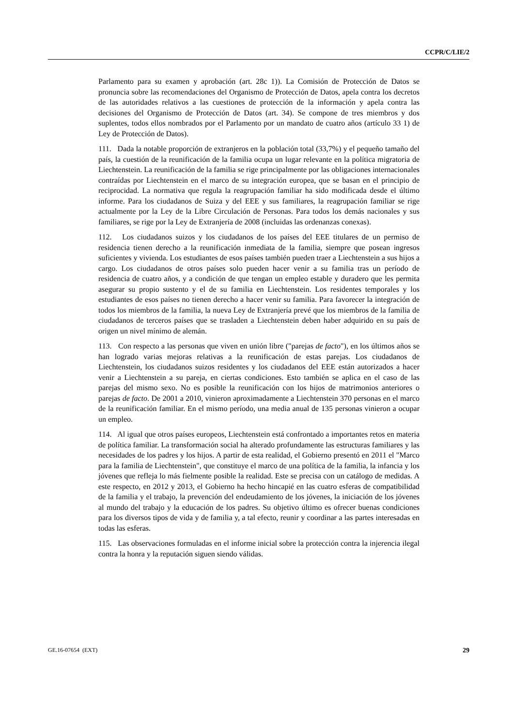CCPR/C/LIE/2
Parlamento para su examen y aprobación (art. 28c 1)). La Comisión de Protección de Datos se pronuncia sobre las recomendaciones del Organismo de Protección de Datos, apela contra los decretos de las autoridades relativos a las cuestiones de protección de la información y apela contra las decisiones del Organismo de Protección de Datos (art. 34). Se compone de tres miembros y dos suplentes, todos ellos nombrados por el Parlamento por un mandato de cuatro años (artículo 33 1) de Ley de Protección de Datos).
111. Dada la notable proporción de extranjeros en la población total (33,7%) y el pequeño tamaño del país, la cuestión de la reunificación de la familia ocupa un lugar relevante en la política migratoria de Liechtenstein. La reunificación de la familia se rige principalmente por las obligaciones internacionales contraídas por Liechtenstein en el marco de su integración europea, que se basan en el principio de reciprocidad. La normativa que regula la reagrupación familiar ha sido modificada desde el último informe. Para los ciudadanos de Suiza y del EEE y sus familiares, la reagrupación familiar se rige actualmente por la Ley de la Libre Circulación de Personas. Para todos los demás nacionales y sus familiares, se rige por la Ley de Extranjería de 2008 (incluidas las ordenanzas conexas).
112. Los ciudadanos suizos y los ciudadanos de los países del EEE titulares de un permiso de residencia tienen derecho a la reunificación inmediata de la familia, siempre que posean ingresos suficientes y vivienda. Los estudiantes de esos países también pueden traer a Liechtenstein a sus hijos a cargo. Los ciudadanos de otros países solo pueden hacer venir a su familia tras un período de residencia de cuatro años, y a condición de que tengan un empleo estable y duradero que les permita asegurar su propio sustento y el de su familia en Liechtenstein. Los residentes temporales y los estudiantes de esos países no tienen derecho a hacer venir su familia. Para favorecer la integración de todos los miembros de la familia, la nueva Ley de Extranjería prevé que los miembros de la familia de ciudadanos de terceros países que se trasladen a Liechtenstein deben haber adquirido en su país de origen un nivel mínimo de alemán.
113. Con respecto a las personas que viven en unión libre ("parejas de facto"), en los últimos años se han logrado varias mejoras relativas a la reunificación de estas parejas. Los ciudadanos de Liechtenstein, los ciudadanos suizos residentes y los ciudadanos del EEE están autorizados a hacer venir a Liechtenstein a su pareja, en ciertas condiciones. Esto también se aplica en el caso de las parejas del mismo sexo. No es posible la reunificación con los hijos de matrimonios anteriores o parejas de facto. De 2001 a 2010, vinieron aproximadamente a Liechtenstein 370 personas en el marco de la reunificación familiar. En el mismo período, una media anual de 135 personas vinieron a ocupar un empleo.
114. Al igual que otros países europeos, Liechtenstein está confrontado a importantes retos en materia de política familiar. La transformación social ha alterado profundamente las estructuras familiares y las necesidades de los padres y los hijos. A partir de esta realidad, el Gobierno presentó en 2011 el "Marco para la familia de Liechtenstein", que constituye el marco de una política de la familia, la infancia y los jóvenes que refleja lo más fielmente posible la realidad. Este se precisa con un catálogo de medidas. A este respecto, en 2012 y 2013, el Gobierno ha hecho hincapié en las cuatro esferas de compatibilidad de la familia y el trabajo, la prevención del endeudamiento de los jóvenes, la iniciación de los jóvenes al mundo del trabajo y la educación de los padres. Su objetivo último es ofrecer buenas condiciones para los diversos tipos de vida y de familia y, a tal efecto, reunir y coordinar a las partes interesadas en todas las esferas.
115. Las observaciones formuladas en el informe inicial sobre la protección contra la injerencia ilegal contra la honra y la reputación siguen siendo válidas.
GE.16-07654 (EXT) 29